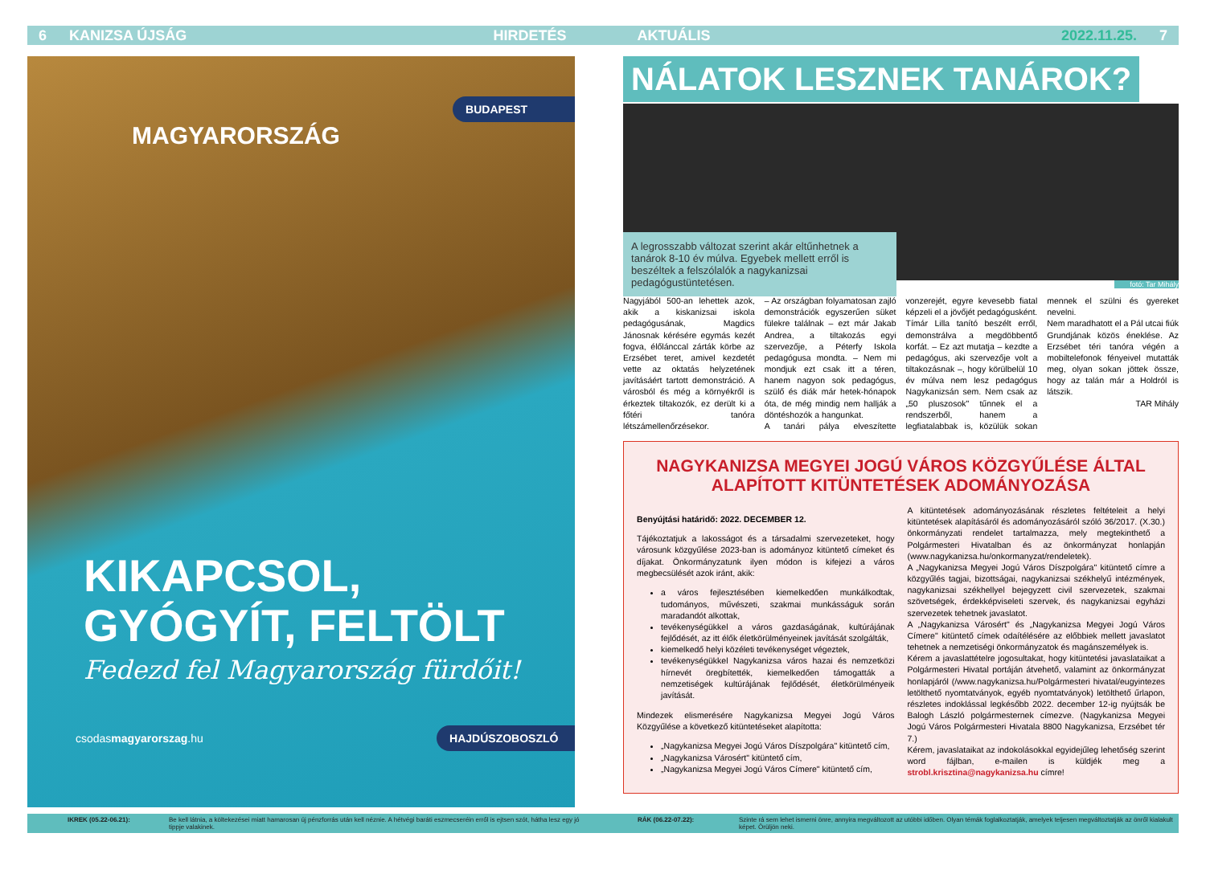6 KANIZSA ÚJSÁG HIRDETÉS AKTUÁLIS 2022.11.25. 7
BUDAPEST
MAGYARORSZÁG
KIKAPCSOL,
GYÓGYÍT, FELTÖLT
Fedezd fel Magyarország fürdőit!
csodasmagyarorszag.hu HAJDÚSZOBOSZLÓ
NÁLATOK LESZNEK TANÁROK?
A legrosszabb változat szerint akár eltűnhetnek a tanárok 8-10 év múlva. Egyebek mellett erről is beszéltek a felszólalók a nagykanizsai pedagógustüntetésen.
fotó: Tar Mihály
Nagyjából 500-an lehettek azok, akik a kiskanizsai iskola pedagógusának, Magdics Jánosnak kérésére egymás kezét fogva, élőlánccal zárták körbe az Erzsébet teret, amivel kezdetét vette az oktatás helyzetének javításáért tartott demonstráció. A városból és még a környékről is érkeztek tiltakozók, ez derült ki a főtéri tanóra létszámellenőrzésekor.
– Az országban folyamatosan zajló demonstrációk egyszerűen süket fülekre találnak – ezt már Jakab Andrea, a tiltakozás egyi szervezője, a Péterfy Iskola pedagógusa mondta. – Nem mi mondjuk ezt csak itt a téren, hanem nagyon sok pedagógus, szülő és diák már hetek-hónapok óta, de még mindig nem hallják a döntéshozók a hangunkat.
A tanári pálya elveszítette vonzerejét, egyre kevesebb fiatal képzeli el a jövőjét pedagógusként. Tímár Lilla tanító beszélt erről, demonstrálva a megdöbbentő korfát. – Ez azt mutatja – kezdte a pedagógus, aki szervezője volt a tiltakozásnak –, hogy körülbelül 10 év múlva nem lesz pedagógus Nagykanizsán sem. Nem csak az „50 pluszosok" tűnnek el a rendszerből, hanem a legfiatalabbak is, közülük sokan mennek el szülni és gyereket nevelni.
Nem maradhatott el a Pál utcai fiúk Grundjának közös éneklése. Az Erzsébet téri tanóra végén a mobiltelefonok fényeivel mutatták meg, olyan sokan jöttek össze, hogy az talán már a Holdról is látszik.
TAR Mihály
NAGYKANIZSA MEGYEI JOGÚ VÁROS KÖZGYŰLÉSE ÁLTAL ALAPÍTOTT KITÜNTETÉSEK ADOMÁNYOZÁSA
Benyújtási határidő: 2022. DECEMBER 12.
Tájékoztatjuk a lakosságot és a társadalmi szervezeteket, hogy városunk közgyűlése 2023-ban is adományoz kitüntető címeket és díjakat. Önkormányzatunk ilyen módon is kifejezi a város megbecsülését azok iránt, akik:
a város fejlesztésében kiemelkedően munkálkodtak, tudományos, művészeti, szakmai munkásságuk során maradandót alkottak,
tevékenységükkel a város gazdaságának, kultúrájának fejlődését, az itt élők életkörülményeinek javítását szolgálták,
kiemelkedő helyi közéleti tevékenységet végeztek,
tevékenységükkel Nagykanizsa város hazai és nemzetközi hírnevét öregbítették, kiemelkedően támogatták a nemzetiségek kultúrájának fejlődését, életkörülményeik javítását.
Mindezek elismerésére Nagykanizsa Megyei Jogú Város Közgyűlése a következő kitüntetéseket alapította:
„Nagykanizsa Megyei Jogú Város Díszpolgára" kitüntető cím,
„Nagykanizsa Városért" kitüntető cím,
„Nagykanizsa Megyei Jogú Város Címere" kitüntető cím,
A kitüntetések adományozásának részletes feltételeit a helyi kitüntetések alapításáról és adományozásáról szóló 36/2017. (X.30.) önkormányzati rendelet tartalmazza, mely megtekinthető a Polgármesteri Hivatalban és az önkormányzat honlapján (www.nagykanizsa.hu/onkormanyzat/rendeletek).
A „Nagykanizsa Megyei Jogú Város Díszpolgára" kitüntető címre a közgyűlés tagjai, bizottságai, nagykanizsai székhelyű intézmények, nagykanizsai székhellyel bejegyzett civil szervezetek, szakmai szövetségek, érdekképviseleti szervek, és nagykanizsai egyházi szervezetek tehetnek javaslatot.
A „Nagykanizsa Városért" és „Nagykanizsa Megyei Jogú Város Címere" kitüntető címek odaítélésére az előbbiek mellett javaslatot tehetnek a nemzetiségi önkormányzatok és magánszemélyek is.
Kérem a javaslattételre jogosultakat, hogy kitüntetési javaslataikat a Polgármesteri Hivatal portáján átvehető, valamint az önkormányzat honlapjáról (/www.nagykanizsa.hu/Polgármesteri hivatal/eugyintezes letölthető nyomtatványok, egyéb nyomtatványok) letölthető űrlapon, részletes indoklással legkésőbb 2022. december 12-ig nyújtsák be Balogh László polgármesternek címezve. (Nagykanizsa Megyei Jogú Város Polgármesteri Hivatala 8800 Nagykanizsa, Erzsébet tér 7.)
Kérem, javaslataikat az indokolásokkal egyidejűleg lehetőség szerint word fájlban, e-mailen is küldjék meg a strobl.krisztina@nagykanizsa.hu címre!
IKREK (05.22-06.21): Be kell látnia, a költekezései miatt hamarosan új pénzforrás után kell néznie. A hétvégi baráti eszmecseréin erről is ejtsen szót, hátha lesz egy jó tippje valakinek.
RÁK (06.22-07.22): Szinte rá sem lehet ismerni önre, annyira megváltozott az utóbbi időben. Olyan témák foglalkoztatják, amelyek teljesen megváltoztatják az önről kialakult képet. Örüljön neki.